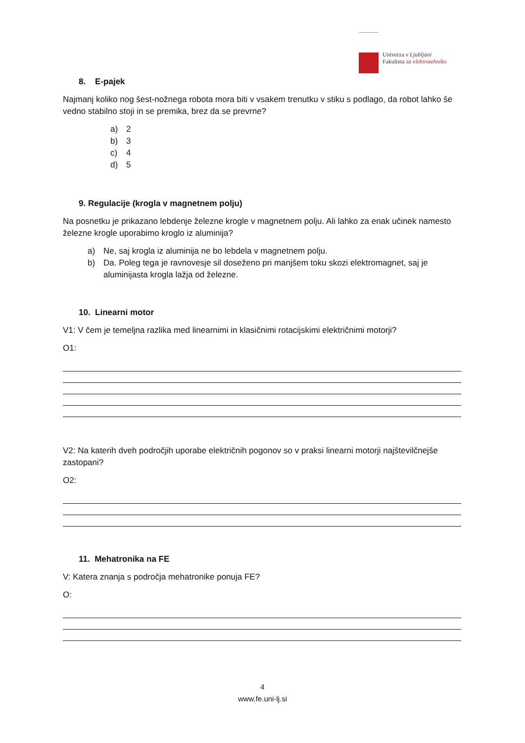Univerza v Ljubljani
Fakulteta za elektrotehniko
8. E-pajek
Najmanj koliko nog šest-nožnega robota mora biti v vsakem trenutku v stiku s podlago, da robot lahko še vedno stabilno stoji in se premika, brez da se prevrne?
a) 2
b) 3
c) 4
d) 5
9. Regulacije (krogla v magnetnem polju)
Na posnetku je prikazano lebdenje železne krogle v magnetnem polju. Ali lahko za enak učinek namesto železne krogle uporabimo kroglo iz aluminija?
a) Ne, saj krogla iz aluminija ne bo lebdela v magnetnem polju.
b) Da. Poleg tega je ravnovesje sil doseženo pri manjšem toku skozi elektromagnet, saj je aluminijasta krogla lažja od železne.
10. Linearni motor
V1: V čem je temeljna razlika med linearnimi in klasičnimi rotacijskimi električnimi motorji?
O1:
V2: Na katerih dveh področjih uporabe električnih pogonov so v praksi linearni motorji najštevilčnejše zastopani?
O2:
11. Mehatronika na FE
V: Katera znanja s področja mehatronike ponuja FE?
O:
4
www.fe.uni-lj.si